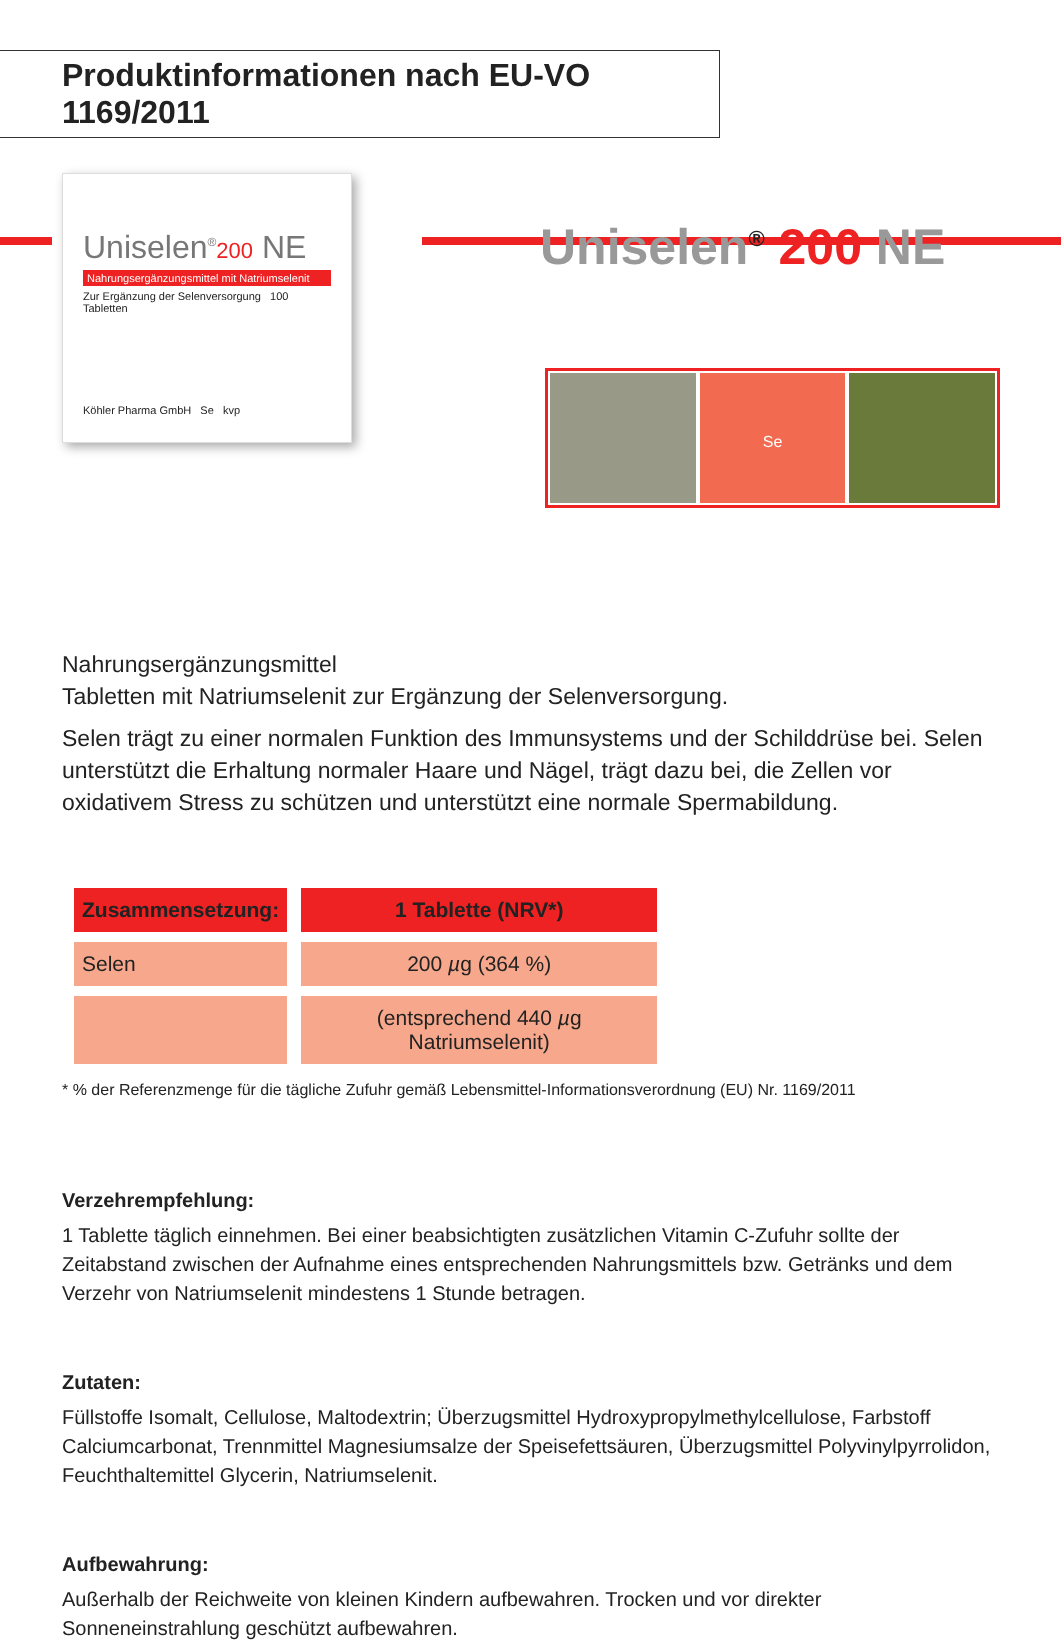Produktinformationen nach EU-VO 1169/2011
Uniselen<sup>®</sup>200 NE
Nahrungsergänzungsmittel mit Natriumselenit
Zur Ergänzung der Selenversorgung 100 Tabletten
Köhler Pharma GmbH Se kvp
Uniselen<sup>®</sup> 200 NE
Se
Nahrungsergänzungsmittel
Tabletten mit Natriumselenit zur Ergänzung der Selenversorgung.
Selen trägt zu einer normalen Funktion des Immunsystems und der Schilddrüse bei. Selen unterstützt die Erhaltung normaler Haare und Nägel, trägt dazu bei, die Zellen vor oxidativem Stress zu schützen und unterstützt eine normale Spermabildung.
| Zusammensetzung: | 1 Tablette (NRV*) |
| --- | --- |
| Selen | 200 µ g (364 %) |
| | (entsprechend 440 µ g Natriumselenit) |
* % der Referenzmenge für die tägliche Zufuhr gemäß Lebensmittel-Informationsverordnung (EU) Nr. 1169/2011
Verzehrempfehlung:
1 Tablette täglich einnehmen. Bei einer beabsichtigten zusätzlichen Vitamin C-Zufuhr sollte der Zeitabstand zwischen der Aufnahme eines entsprechenden Nahrungsmittels bzw. Getränks und dem Verzehr von Natriumselenit mindestens 1 Stunde betragen.
Zutaten:
Füllstoffe Isomalt, Cellulose, Maltodextrin; Überzugsmittel Hydroxypropylmethylcellulose, Farbstoff Calciumcarbonat, Trennmittel Magnesiumsalze der Speisefettsäuren, Überzugsmittel Polyvinylpyrrolidon, Feuchthaltemittel Glycerin, Natriumselenit.
Aufbewahrung:
Außerhalb der Reichweite von kleinen Kindern aufbewahren. Trocken und vor direkter Sonneneinstrahlung geschützt aufbewahren.